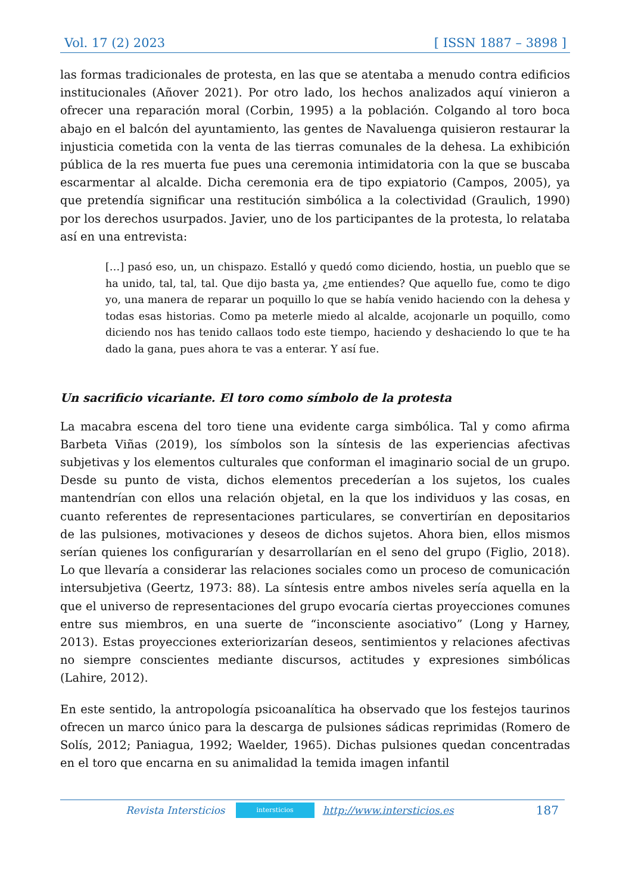Vol. 17 (2) 2023 [ ISSN 1887 – 3898 ]
las formas tradicionales de protesta, en las que se atentaba a menudo contra edificios institucionales (Añover 2021). Por otro lado, los hechos analizados aquí vinieron a ofrecer una reparación moral (Corbin, 1995) a la población. Colgando al toro boca abajo en el balcón del ayuntamiento, las gentes de Navaluenga quisieron restaurar la injusticia cometida con la venta de las tierras comunales de la dehesa. La exhibición pública de la res muerta fue pues una ceremonia intimidatoria con la que se buscaba escarmentar al alcalde. Dicha ceremonia era de tipo expiatorio (Campos, 2005), ya que pretendía significar una restitución simbólica a la colectividad (Graulich, 1990) por los derechos usurpados. Javier, uno de los participantes de la protesta, lo relataba así en una entrevista:
[…] pasó eso, un, un chispazo. Estalló y quedó como diciendo, hostia, un pueblo que se ha unido, tal, tal, tal. Que dijo basta ya, ¿me entiendes? Que aquello fue, como te digo yo, una manera de reparar un poquillo lo que se había venido haciendo con la dehesa y todas esas historias. Como pa meterle miedo al alcalde, acojonarle un poquillo, como diciendo nos has tenido callaos todo este tiempo, haciendo y deshaciendo lo que te ha dado la gana, pues ahora te vas a enterar. Y así fue.
Un sacrificio vicariante. El toro como símbolo de la protesta
La macabra escena del toro tiene una evidente carga simbólica. Tal y como afirma Barbeta Viñas (2019), los símbolos son la síntesis de las experiencias afectivas subjetivas y los elementos culturales que conforman el imaginario social de un grupo. Desde su punto de vista, dichos elementos precederían a los sujetos, los cuales mantendrían con ellos una relación objetal, en la que los individuos y las cosas, en cuanto referentes de representaciones particulares, se convertirían en depositarios de las pulsiones, motivaciones y deseos de dichos sujetos. Ahora bien, ellos mismos serían quienes los configurarían y desarrollarían en el seno del grupo (Figlio, 2018). Lo que llevaría a considerar las relaciones sociales como un proceso de comunicación intersubjetiva (Geertz, 1973: 88). La síntesis entre ambos niveles sería aquella en la que el universo de representaciones del grupo evocaría ciertas proyecciones comunes entre sus miembros, en una suerte de “inconsciente asociativo” (Long y Harney, 2013). Estas proyecciones exteriorizarían deseos, sentimientos y relaciones afectivas no siempre conscientes mediante discursos, actitudes y expresiones simbólicas (Lahire, 2012).
En este sentido, la antropología psicoanalítica ha observado que los festejos taurinos ofrecen un marco único para la descarga de pulsiones sádicas reprimidas (Romero de Solís, 2012; Paniagua, 1992; Waelder, 1965). Dichas pulsiones quedan concentradas en el toro que encarna en su animalidad la temida imagen infantil
Revista Intersticios
intersticios
http://www.intersticios.es 187